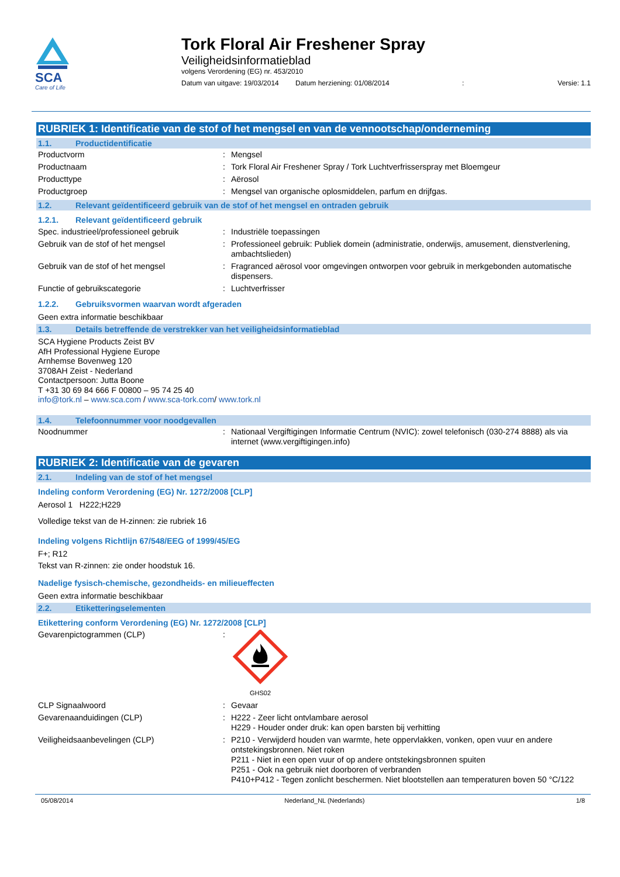SCA
Care of Life
Tork Floral Air Freshener Spray
Veiligheidsinformatieblad
volgens Verordening (EG) nr. 453/2010
Datum van uitgave: 19/03/2014 Datum herziening: 01/08/2014: Versie: 1.1
RUBRIEK 1: Identificatie van de stof of het mengsel en van de vennootschap/onderneming
1.1. Productidentificatie
Productvorm: Mengsel
Productnaam: Tork Floral Air Freshener Spray / Tork Luchtverfrisserspray met Bloemgeur
Producttype: Aërosol
Productgroep: Mengsel van organische oplosmiddelen, parfum en drijfgas.
1.2. Relevant geïdentificeerd gebruik van de stof of het mengsel en ontraden gebruik
1.2.1. Relevant geïdentificeerd gebruik
Spec. industrieel/professioneel gebruik: Industriële toepassingen
Gebruik van de stof of het mengsel: Professioneel gebruik: Publiek domein (administratie, onderwijs, amusement, dienstverlening, ambachtslieden)
Gebruik van de stof of het mengsel: Fragranced aërosol voor omgevingen ontworpen voor gebruik in merkgebonden automatische dispensers.
Functie of gebruikscategorie: Luchtverfrisser
1.2.2. Gebruiksvormen waarvan wordt afgeraden
Geen extra informatie beschikbaar
1.3. Details betreffende de verstrekker van het veiligheidsinformatieblad
SCA Hygiene Products Zeist BV
AfH Professional Hygiene Europe
Arnhemse Bovenweg 120
3708AH Zeist - Nederland
Contactpersoon: Jutta Boone
T +31 30 69 84 666 F 00800 – 95 74 25 40
info@tork.nl – www.sca.com / www.sca-tork.com/ www.tork.nl
1.4. Telefoonnummer voor noodgevallen
Noodnummer: Nationaal Vergiftigingen Informatie Centrum (NVIC): zowel telefonisch (030-274 8888) als via internet (www.vergiftigingen.info)
RUBRIEK 2: Identificatie van de gevaren
2.1. Indeling van de stof of het mengsel
Indeling conform Verordening (EG) Nr. 1272/2008 [CLP]
Aerosol 1 H222;H229
Volledige tekst van de H-zinnen: zie rubriek 16
Indeling volgens Richtlijn 67/548/EEG of 1999/45/EG
F+; R12
Tekst van R-zinnen: zie onder hoodstuk 16.
Nadelige fysisch-chemische, gezondheids- en milieueffecten
Geen extra informatie beschikbaar
2.2. Etiketteringselementen
Etikettering conform Verordening (EG) Nr. 1272/2008 [CLP]
Gevarenpictogrammen (CLP):
GHS02
CLP Signaalwoord: Gevaar
Gevarenaanduidingen (CLP): H222 - Zeer licht ontvlambare aerosol
H229 - Houder onder druk: kan open barsten bij verhitting
Veiligheidsaanbevelingen (CLP): P210 - Verwijderd houden van warmte, hete oppervlakken, vonken, open vuur en andere ontstekingsbronnen. Niet roken
P211 - Niet in een open vuur of op andere ontstekingsbronnen spuiten
P251 - Ook na gebruik niet doorboren of verbranden
P410+P412 - Tegen zonlicht beschermen. Niet blootstellen aan temperaturen boven 50 °C/122
05/08/2014 Nederland_NL (Nederlands) 1/8